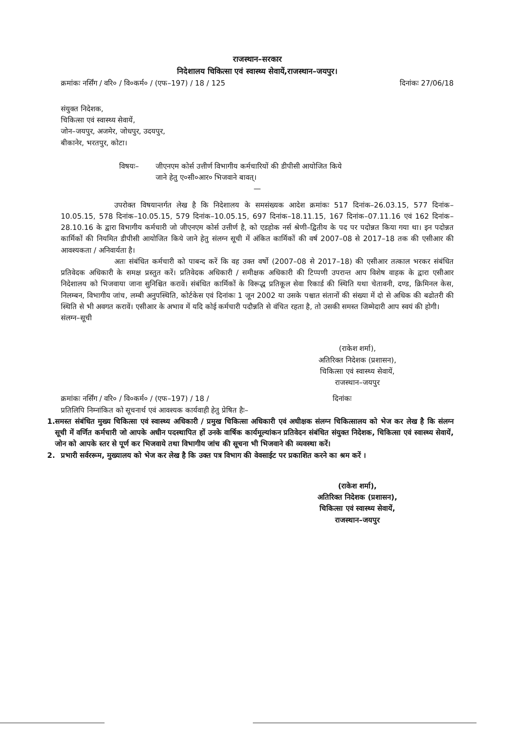राजस्थान–सरकार
निदेशालय चिकित्सा एवं स्वास्थ्य सेवायें,राजस्थान–जयपुर।
क्रमांकः नर्सिंग / वरि० / वि०कर्म० / (एफ–197) / 18 / 125 दिनांकः 27/06/18
संयुक्त निदेशक,
चिकित्सा एवं स्वास्थ्य सेवायें,
जोन–जयपुर, अजमेर, जोधपुर, उदयपुर,
बीकानेर, भरतपुर, कोटा।
विषयः– जीएनएम कोर्स उत्तीर्ण विभागीय कर्मचारियों की डीपीसी आयोजित किये
जाने हेतु ए०सी०आर० भिजवाने बावत्।
—
उपरोक्त विषयान्तर्गत लेख है कि निदेशालय के समसंख्यक आदेश क्रमांकः 517 दिनांक–26.03.15, 577 दिनांक–10.05.15, 578 दिनांक–10.05.15, 579 दिनांक–10.05.15, 697 दिनांक–18.11.15, 167 दिनांक–07.11.16 एवं 162 दिनांक–28.10.16 के द्वारा विभागीय कर्मचारी जो जीएनएम कोर्स उत्तीर्ण है, को एडहोक नर्स श्रेणी–द्वितीय के पद पर पदोन्नत किया गया था। इन पदोन्नत कार्मिकों की नियमित डीपीसी आयोजित किये जाने हेतु संलग्न सूची में अंकित कार्मिकों की वर्ष 2007–08 से 2017–18 तक की एसीआर की आवश्यकता / अनिवार्यता है।
अतः संबंधित कर्मचारी को पाबन्द करें कि वह उक्त वर्षो (2007–08 से 2017–18) की एसीआर तत्काल भरकर संबंधित प्रतिवेदक अधिकारी के समक्ष प्रस्तुत करें। प्रतिवेदक अधिकारी / समीक्षक अधिकारी की टिप्पणी उपरान्त आप विशेष वाहक के द्वारा एसीआर निदेशालय को भिजवाया जाना सुनिश्चित करावें। संबंधित कार्मिकों के विरूद्ध प्रतिकूल सेवा रिकार्ड की स्थिति यथा चेतावनी, दण्ड, क्रिमिनल केस, निलम्बन, विभागीय जांच, लम्बी अनुपस्थिति, कोर्टकेस एवं दिनांकः 1 जून 2002 या उसके पश्चात संतानों की संख्या में दो से अधिक की बढोतरी की स्थिति से भी अवगत करावें। एसीआर के अभाव में यदि कोई कर्मचारी पदौन्नति से वंचित रहता है, तो उसकी समस्त जिम्मेदारी आप स्वयं की होगी।
संलग्न–सूची
(राकेश शर्मा),
अतिरिक्त निदेशक (प्रशासन),
चिकित्सा एवं स्वास्थ्य सेवायें,
राजस्थान–जयपुर
क्रमांकः नर्सिंग / वरि० / वि०कर्म० / (एफ–197) / 18 / दिनांकः
प्रतिलिपि निम्नांकित को सूचनार्थ एवं आवश्यक कार्यवाही हेतु प्रेषित हैः–
1. समस्त संबंधित मुख्य चिकित्सा एवं स्वास्थ्य अधिकारी / प्रमुख चिकित्सा अधिकारी एवं अधीक्षक संलग्न चिकित्सालय को भेज कर लेख है कि संलग्न सूची में वर्णित कर्मचारी जो आपके अधीन पदस्थापित हों उनके वार्षिक कार्यमूल्यांकन प्रतिवेदन संबंधित संयुक्त निदेशक, चिकित्सा एवं स्वास्थ्य सेवायें, जोन को आपके स्तर से पूर्ण कर भिजवाये तथा विभागीय जांच की सूचना भी भिजवाने की व्यवस्था करें।
2. प्रभारी सर्वररूम, मुख्यालय को भेज कर लेख है कि उक्त पत्र विभाग की वेवसाईट पर प्रकाशित करने का श्रम करें ।
(राकेश शर्मा),
अतिरिक्त निदेशक (प्रशासन),
चिकित्सा एवं स्वास्थ्य सेवायें,
राजस्थान–जयपुर